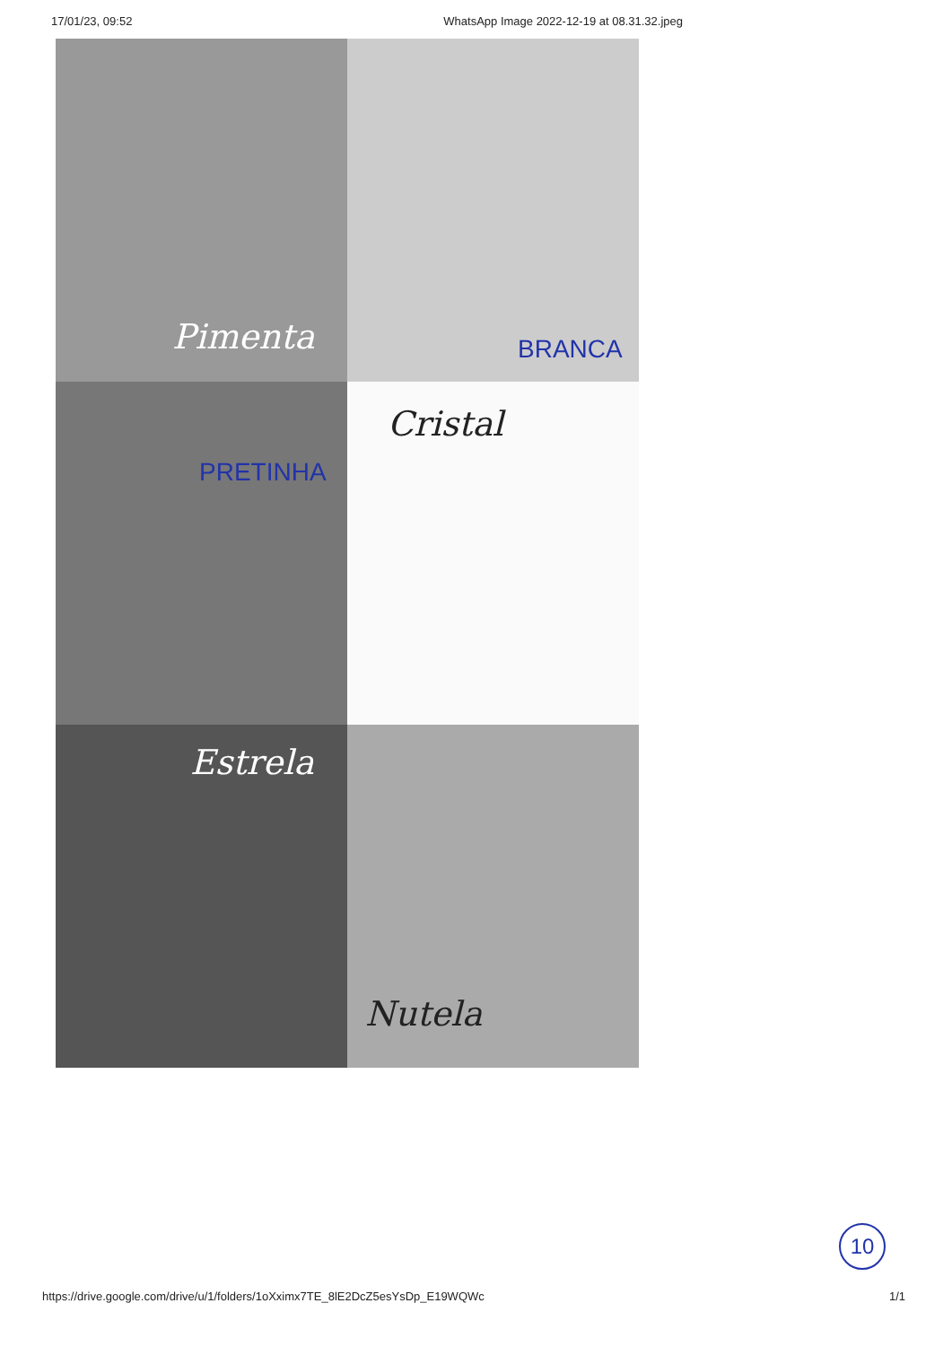17/01/23, 09:52 WhatsApp Image 2022-12-19 at 08.31.32.jpeg
Pimenta
BRANCA
PRETINHA
Cristal
Estrela
Nutela
10
https://drive.google.com/drive/u/1/folders/1oXximx7TE_8lE2DcZ5esYsDp_E19WQWc 1/1